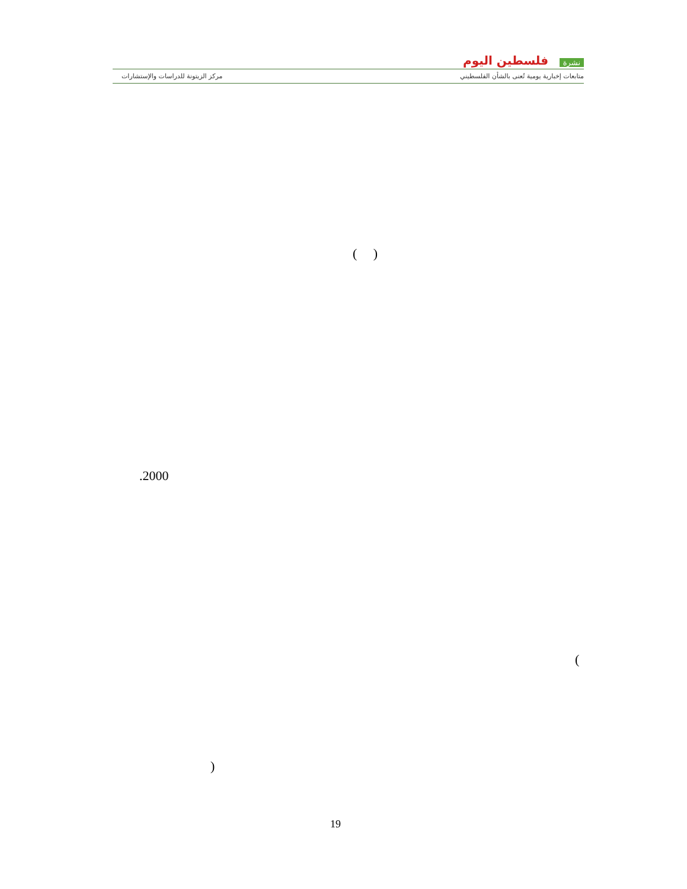نشرة فلسطين اليوم
متابعات إخبارية يومية تُعنى بالشأن الفلسطيني
مركز الزيتونة للدراسات والإستشارات
)
.2000
( )
(
19